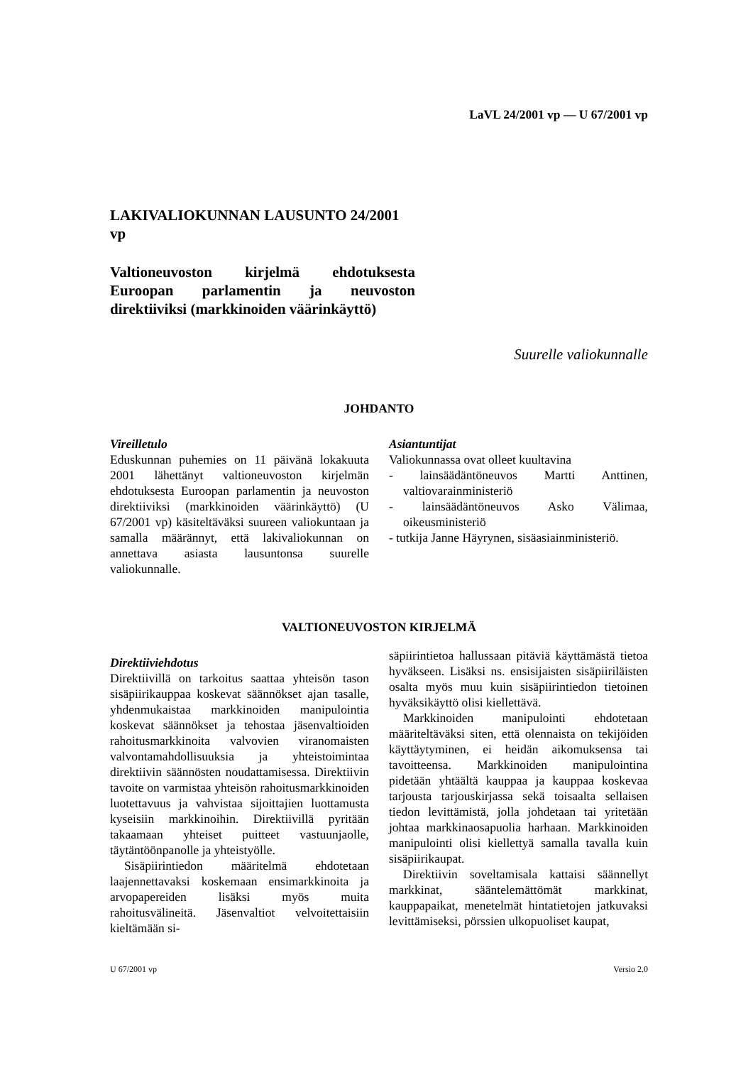LaVL 24/2001 vp — U 67/2001 vp
LAKIVALIOKUNNAN LAUSUNTO 24/2001 vp
Valtioneuvoston kirjelmä ehdotuksesta Euroopan parlamentin ja neuvoston direktiiviksi (markkinoiden väärinkäyttö)
Suurelle valiokunnalle
JOHDANTO
Vireilletulo
Eduskunnan puhemies on 11 päivänä lokakuuta 2001 lähettänyt valtioneuvoston kirjelmän ehdotuksesta Euroopan parlamentin ja neuvoston direktiiviksi (markkinoiden väärinkäyttö) (U 67/2001 vp) käsiteltäväksi suureen valiokuntaan ja samalla määrännyt, että lakivaliokunnan on annettava asiasta lausuntonsa suurelle valiokunnalle.
Asiantuntijat
Valiokunnassa ovat olleet kuultavina
- lainsäädäntöneuvos Martti Anttinen, valtiovarainministeriö
- lainsäädäntöneuvos Asko Välimaa, oikeusministeriö
- tutkija Janne Häyrynen, sisäasiainministeriö.
VALTIONEUVOSTON KIRJELMÄ
Direktiiviehdotus
Direktiivillä on tarkoitus saattaa yhteisön tason sisäpiirikauppaa koskevat säännökset ajan tasalle, yhdenmukaistaa markkinoiden manipulointia koskevat säännökset ja tehostaa jäsenvaltioiden rahoitusmarkkinoita valvovien viranomaisten valvontamahdollisuuksia ja yhteistoimintaa direktiivin säännösten noudattamisessa. Direktiivin tavoite on varmistaa yhteisön rahoitusmarkkinoiden luotettavuus ja vahvistaa sijoittajien luottamusta kyseisiin markkinoihin. Direktiivillä pyritään takaamaan yhteiset puitteet vastuunjaolle, täytäntöönpanolle ja yhteistyölle.
Sisäpiirintiedon määritelmä ehdotetaan laajennettavaksi koskemaan ensimarkkinoita ja arvopapereiden lisäksi myös muita rahoitusvälineitä. Jäsenvaltiot velvoitettaisiin kieltämään si-
säpiirintietoa hallussaan pitäviä käyttämästä tietoa hyväkseen. Lisäksi ns. ensisijaisten sisäpiiriläisten osalta myös muu kuin sisäpiirintiedon tietoinen hyväksikäyttö olisi kiellettävä.
Markkinoiden manipulointi ehdotetaan määriteltäväksi siten, että olennaista on tekijöiden käyttäytyminen, ei heidän aikomuksensa tai tavoitteensa. Markkinoiden manipulointina pidetään yhtäältä kauppaa ja kauppaa koskevaa tarjousta tarjouskirjassa sekä toisaalta sellaisen tiedon levittämistä, jolla johdetaan tai yritetään johtaa markkinaosapuolia harhaan. Markkinoiden manipulointi olisi kiellettyä samalla tavalla kuin sisäpiirikaupat.
Direktiivin soveltamisala kattaisi säännellyt markkinat, sääntelemättömät markkinat, kauppapaikat, menetelmät hintatietojen jatkuvaksi levittämiseksi, pörssien ulkopuoliset kaupat,
U 67/2001 vp Versio 2.0